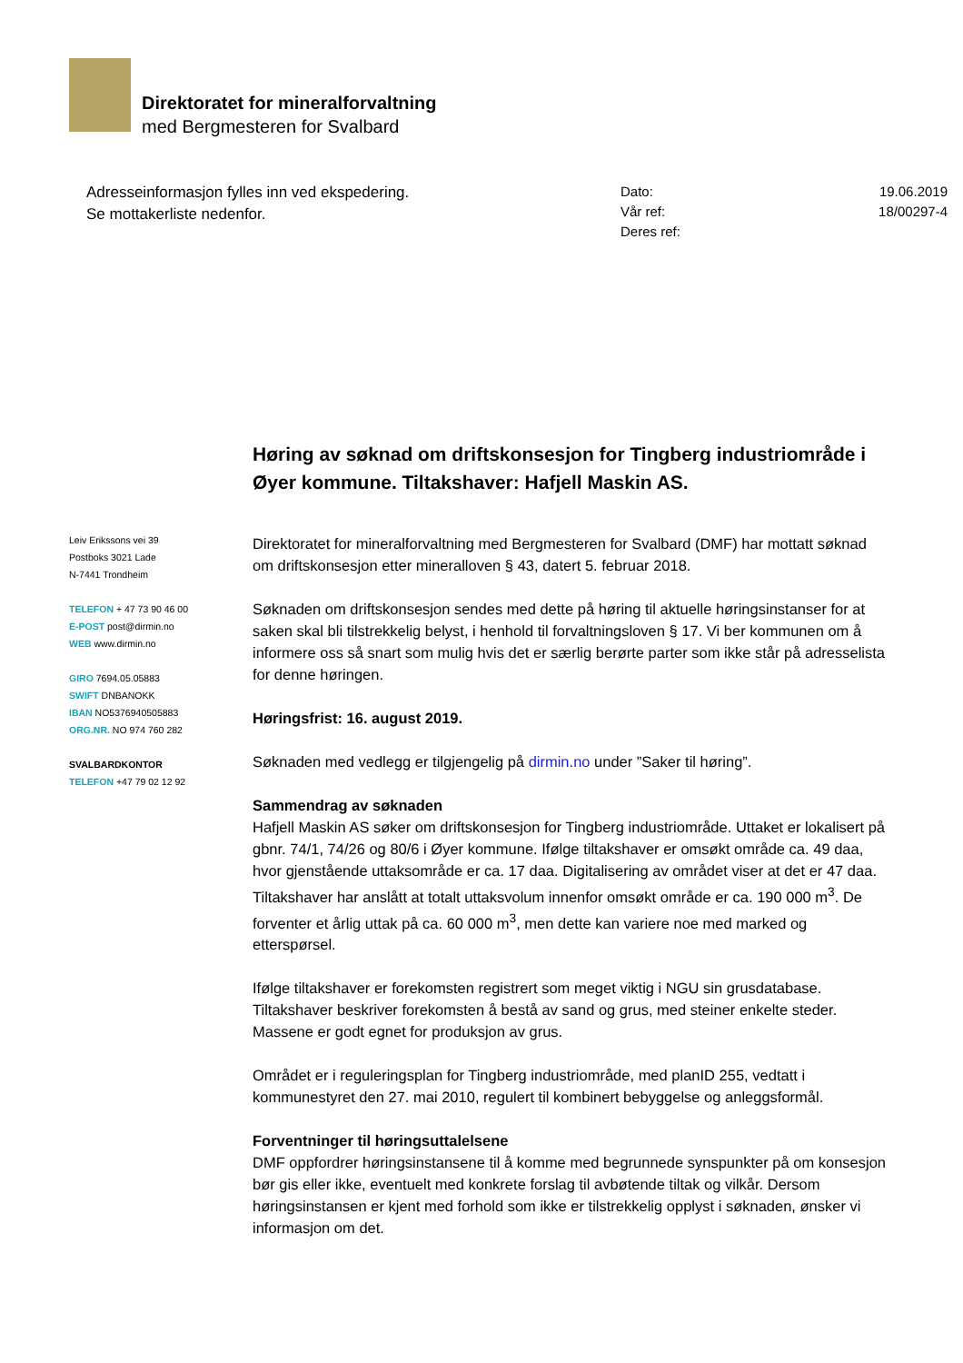Direktoratet for mineralforvaltning
med Bergmesteren for Svalbard
Adresseinformasjon fylles inn ved ekspedering.
Se mottakerliste nedenfor.
| Dato: | 19.06.2019 |
| Vår ref: | 18/00297-4 |
| Deres ref: | |
Leiv Erikssons vei 39
Postboks 3021 Lade
N-7441 Trondheim
TELEFON + 47 73 90 46 00
E-POST post@dirmin.no
WEB www.dirmin.no
GIRO 7694.05.05883
SWIFT DNBANOKK
IBAN NO5376940505883
ORG.NR. NO 974 760 282
SVALBARDKONTOR
TELEFON +47 79 02 12 92
Høring av søknad om driftskonsesjon for Tingberg industriområde i Øyer kommune. Tiltakshaver: Hafjell Maskin AS.
Direktoratet for mineralforvaltning med Bergmesteren for Svalbard (DMF) har mottatt søknad om driftskonsesjon etter mineralloven § 43, datert 5. februar 2018.
Søknaden om driftskonsesjon sendes med dette på høring til aktuelle høringsinstanser for at saken skal bli tilstrekkelig belyst, i henhold til forvaltningsloven § 17. Vi ber kommunen om å informere oss så snart som mulig hvis det er særlig berørte parter som ikke står på adresselista for denne høringen.
Høringsfrist: 16. august 2019.
Søknaden med vedlegg er tilgjengelig på dirmin.no under ”Saker til høring”.
Sammendrag av søknaden
Hafjell Maskin AS søker om driftskonsesjon for Tingberg industriområde. Uttaket er lokalisert på gbnr. 74/1, 74/26 og 80/6 i Øyer kommune. Ifølge tiltakshaver er omsøkt område ca. 49 daa, hvor gjenstående uttaksområde er ca. 17 daa. Digitalisering av området viser at det er 47 daa. Tiltakshaver har anslått at totalt uttaksvolum innenfor omsøkt område er ca. 190 000 m<sup>3</sup>. De forventer et årlig uttak på ca. 60 000 m<sup>3</sup>, men dette kan variere noe med marked og etterspørsel.
Ifølge tiltakshaver er forekomsten registrert som meget viktig i NGU sin grusdatabase. Tiltakshaver beskriver forekomsten å bestå av sand og grus, med steiner enkelte steder. Massene er godt egnet for produksjon av grus.
Området er i reguleringsplan for Tingberg industriområde, med planID 255, vedtatt i kommunestyret den 27. mai 2010, regulert til kombinert bebyggelse og anleggsformål.
Forventninger til høringsuttalelsene
DMF oppfordrer høringsinstansene til å komme med begrunnede synspunkter på om konsesjon bør gis eller ikke, eventuelt med konkrete forslag til avbøtende tiltak og vilkår. Dersom høringsinstansen er kjent med forhold som ikke er tilstrekkelig opplyst i søknaden, ønsker vi informasjon om det.